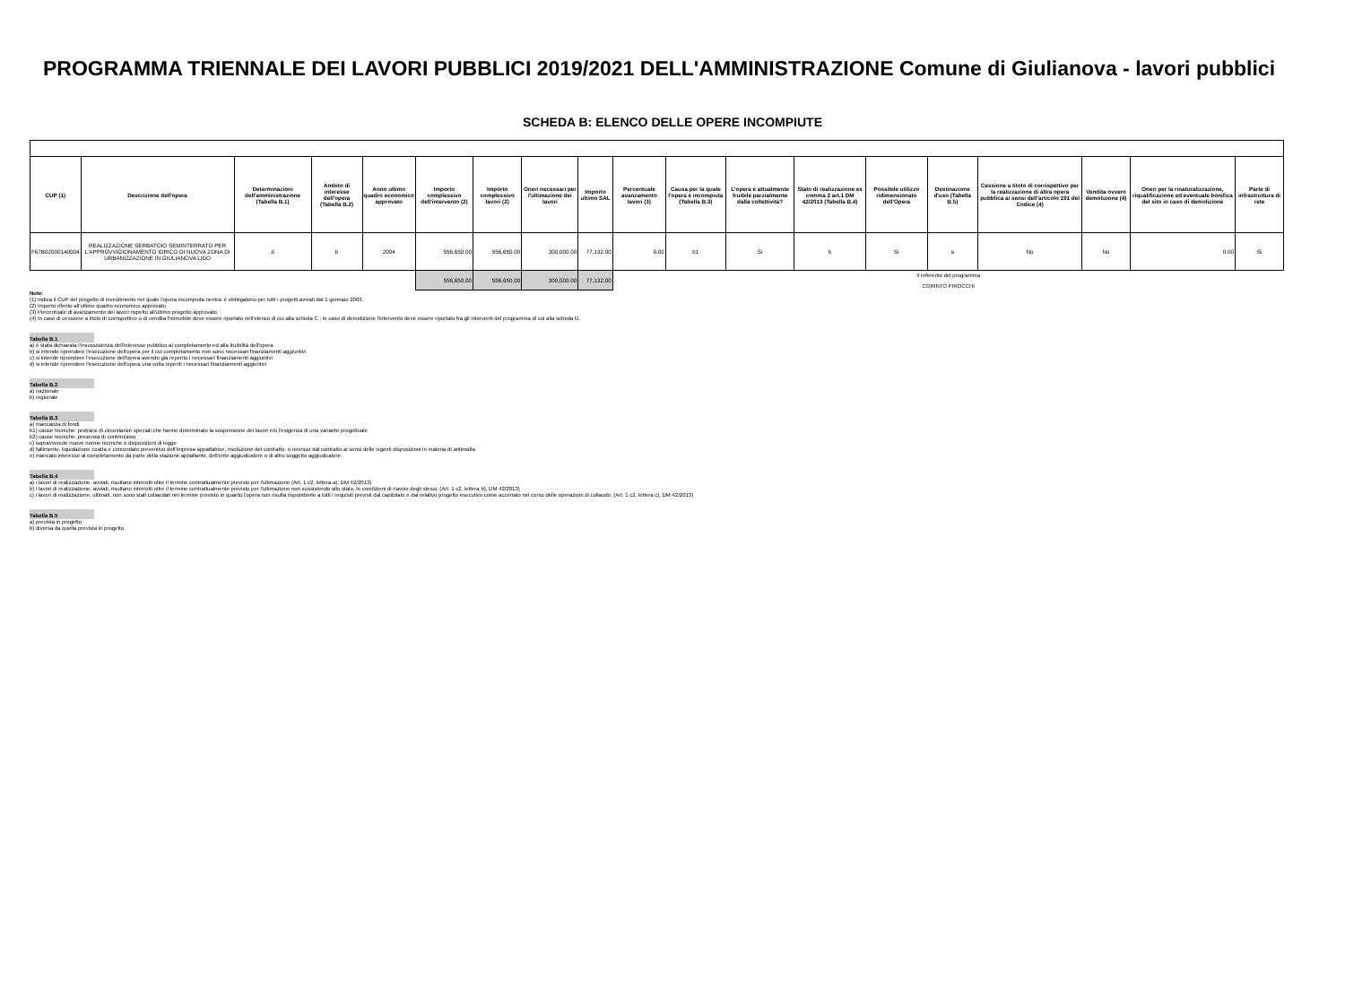PROGRAMMA TRIENNALE DEI LAVORI PUBBLICI 2019/2021 DELL'AMMINISTRAZIONE Comune di Giulianova - lavori pubblici
SCHEDA B: ELENCO DELLE OPERE INCOMPIUTE
| CUP (1) | Descrizione dell'opera | Determinazioni dell'amministrazione (Tabella B.1) | Ambito di interesse dell'opera (Tabella B.2) | Anno ultimo quadro economico approvato | Importo complessivo dell'intervento (2) | Importo complessivo lavori (2) | Oneri necessari per l'ultimazione dei lavori | Importo ultimo SAL | Percentuale avanzamento lavori (3) | Causa per la quale l'opera è incompiuta (Tabella B.3) | L'opera è attualmente fruibile parzialmente dalla collettività? | Stato di realizzazione ex comma 2 art.1 DM 42/2013 (Tabella B.4) | Possibile utilizzo ridimensionato dell'Opera | Destinazione d'uso (Tabella B.5) | Cessione a titolo di corrispettivo per la realizzazione di altra opera pubblica ai sensi dell'articolo 191 del Codice (4) | Vendita ovvero demolizione (4) | Oneri per la rinaturalizzazione, riqualificazione ed eventuale bonifica del sito in caso di demolizione | Parte di infrastruttura di rete |
| --- | --- | --- | --- | --- | --- | --- | --- | --- | --- | --- | --- | --- | --- | --- | --- | --- | --- | --- |
| F67B02000140004 | REALIZZAZIONE SERBATOIO SEMINTERRATO PER L'APPROVVIGIONAMENTO IDRICO DI NUOVA ZONA DI URBANIZZAZIONE IN GIULIANOVA LIDO | d | b | 2004 | 556,650.00 | 556,650.00 | 300,000.00 | 77,132.00 | 9.00 | b1 | Si | b | Si | a | No | No | 0.00 | Si |
| | | | | | 556,650.00 | 556,650.00 | 300,000.00 | 77,132.00 | Il referente del programma CORINTO PIROCCHI | | | | | | | | | |
Note:
(1) Indica il CUP del progetto di investimento nel quale l'opera incompiuta rientra: è obbligatorio per tutti i progetti avviati dal 1 gennaio 2003.
(2) Importo riferito all'ultimo quadro economico approvato.
(3) Percentuale di avanzamento dei lavori rispetto all'ultimo progetto approvato.
(4) In caso di cessione a titolo di corrispettivo o di vendita l'immobile deve essere riportato nell'elenco di cui alla scheda C ; in caso di demolizione l'intervento deve essere riportato fra gli interventi del programma di cui alla scheda D.
Tabella B.1
a) è stata dichiarata l'insussistenza dell'interesse pubblico al completamento ed alla fruibilità dell'opera
b) si intende riprendere l'esecuzione dell'opera per il cui completamento non sono necessari finanziamenti aggiuntivi
c) si intende riprendere l'esecuzione dell'opera avendo già reperito i necessari finanziamenti aggiuntivi
d) si intende riprendere l'esecuzione dell'opera una volta reperiti i necessari finanziamenti aggiuntivi
Tabella B.2
a) nazionale
b) regionale
Tabella B.3
a) mancanza di fondi
b1) cause tecniche: protrarsi di circostanze speciali che hanno determinato la sospensione dei lavori e/o l'esigenza di una variante progettuale
b2) cause tecniche: presenza di contenzioso
c) sopravvenute nuove norme tecniche o disposizioni di legge
d) fallimento, liquidazione coatta e concordato preventivo dell'impresa appaltatrice, risoluzione del contratto, o recesso dal contratto ai sensi delle vigenti disposizioni in materia di antimafia
e) mancato interesse al completamento da parte della stazione appaltante, dell'ente aggiudicatore o di altro soggetto aggiudicatore
Tabella B.4
a) i lavori di realizzazione, avviati, risultano interrotti oltre il termine contrattualmente previsto per l'ultimazione (Art. 1 c2, lettera a), DM 42/2013)
b) i lavori di realizzazione, avviati, risultano interrotti oltre il termine contrattualmente previsto per l'ultimazione non sussistendo allo stato, le condizioni di riavvio degli stessi. (Art. 1 c2, lettera b), DM 42/2013)
c) i lavori di realizzazione, ultimati, non sono stati collaudati nel termine previsto in quanto l'opera non risulta rispondente a tutti i requisiti previsti dal capitolato e dal relativo progetto esecutivo come accertato nel corso delle operazioni di collaudo. (Art. 1 c2, lettera c), DM 42/2013)
Tabella B.5
a) prevista in progetto
b) diversa da quella prevista in progetto